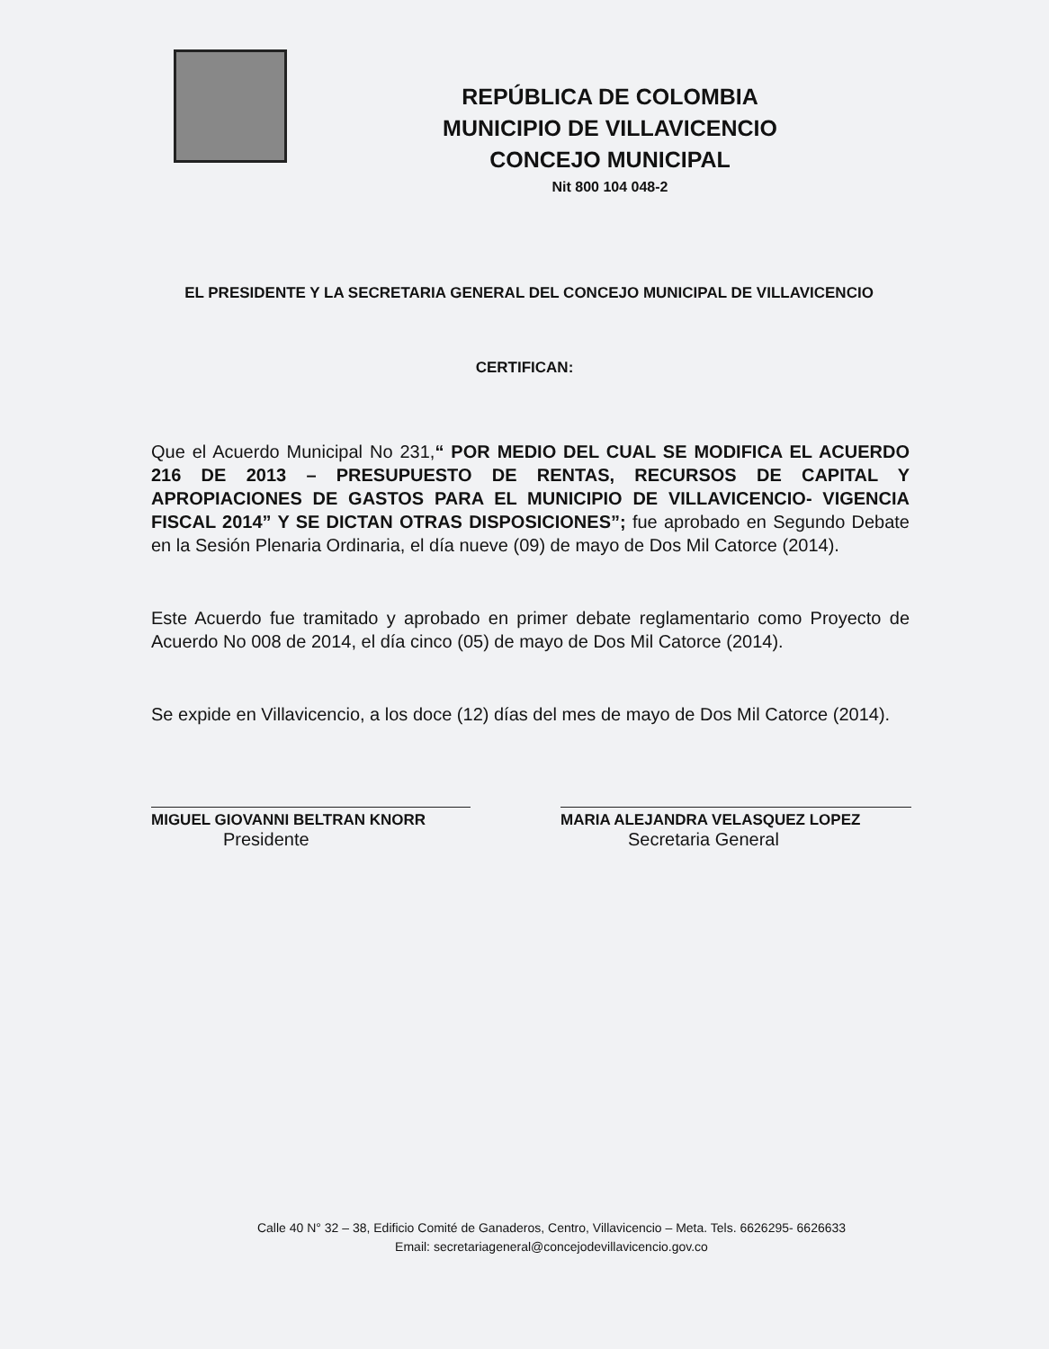REPÚBLICA DE COLOMBIA
MUNICIPIO DE VILLAVICENCIO
CONCEJO MUNICIPAL
Nit 800 104 048-2
EL PRESIDENTE Y LA SECRETARIA GENERAL DEL CONCEJO MUNICIPAL DE VILLAVICENCIO
CERTIFICAN:
Que el Acuerdo Municipal No 231,“ POR MEDIO DEL CUAL SE MODIFICA EL ACUERDO 216 DE 2013 – PRESUPUESTO DE RENTAS, RECURSOS DE CAPITAL Y APROPIACIONES DE GASTOS PARA EL MUNICIPIO DE VILLAVICENCIO- VIGENCIA FISCAL 2014” Y SE DICTAN OTRAS DISPOSICIONES”; fue aprobado en Segundo Debate en la Sesión Plenaria Ordinaria, el día nueve (09) de mayo de Dos Mil Catorce (2014).
Este Acuerdo fue tramitado y aprobado en primer debate reglamentario como Proyecto de Acuerdo No 008 de 2014, el día cinco (05) de mayo de Dos Mil Catorce (2014).
Se expide en Villavicencio, a los doce (12) días del mes de mayo de Dos Mil Catorce (2014).
MIGUEL GIOVANNI BELTRAN KNORR
Presidente
MARIA ALEJANDRA VELASQUEZ LOPEZ
Secretaria General
Calle 40 N° 32 – 38, Edificio Comité de Ganaderos, Centro, Villavicencio – Meta. Tels. 6626295- 6626633
Email: secretariageneral@concejodevillavicencio.gov.co